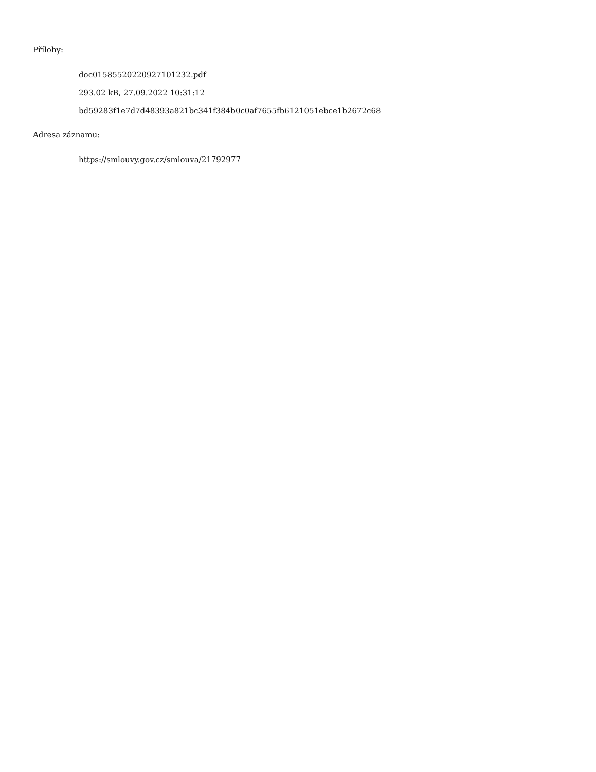Přílohy:
doc01585520220927101232.pdf
293.02 kB, 27.09.2022 10:31:12
bd59283f1e7d7d48393a821bc341f384b0c0af7655fb6121051ebce1b2672c68
Adresa záznamu:
https://smlouvy.gov.cz/smlouva/21792977